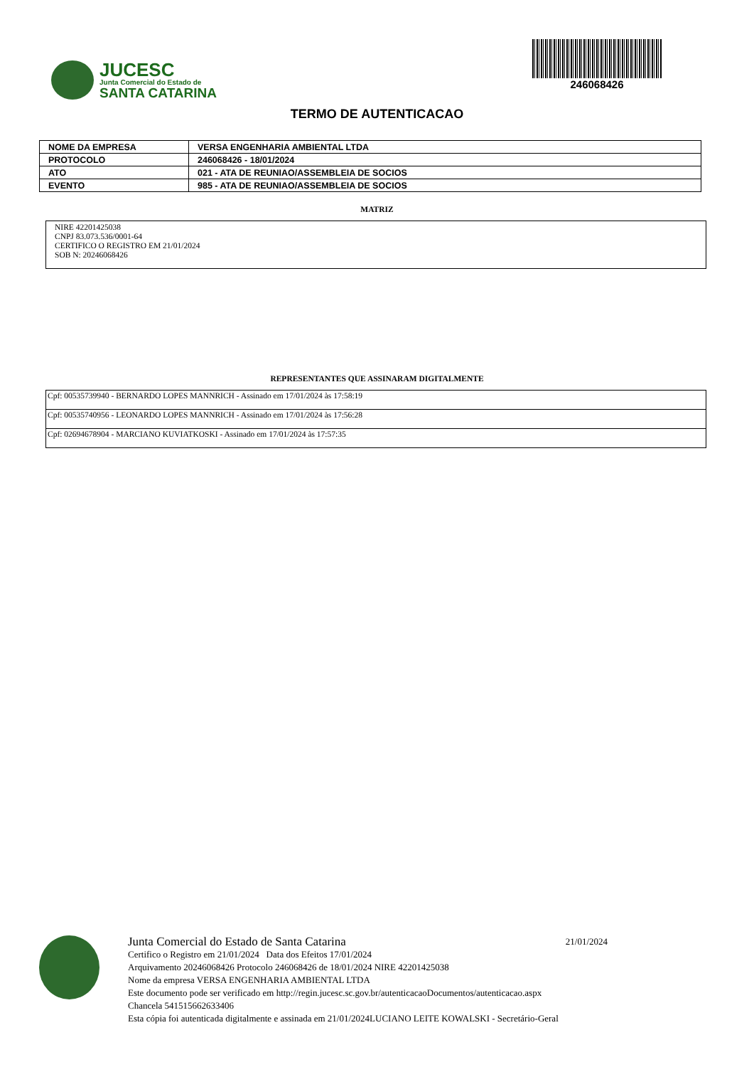JUCESC
Junta Comercial do Estado de
SANTA CATARINA
246068426
TERMO DE AUTENTICACAO
| NOME DA EMPRESA | VERSA ENGENHARIA AMBIENTAL LTDA |
| PROTOCOLO | 246068426 - 18/01/2024 |
| ATO | 021 - ATA DE REUNIAO/ASSEMBLEIA DE SOCIOS |
| EVENTO | 985 - ATA DE REUNIAO/ASSEMBLEIA DE SOCIOS |
MATRIZ
NIRE 42201425038
CNPJ 83.073.536/0001-64
CERTIFICO O REGISTRO EM 21/01/2024
SOB N: 20246068426
REPRESENTANTES QUE ASSINARAM DIGITALMENTE
| Cpf: 00535739940 - BERNARDO LOPES MANNRICH - Assinado em 17/01/2024 às 17:58:19 |
| Cpf: 00535740956 - LEONARDO LOPES MANNRICH - Assinado em 17/01/2024 às 17:56:28 |
| Cpf: 02694678904 - MARCIANO KUVIATKOSKI - Assinado em 17/01/2024 às 17:57:35 |
Junta Comercial do Estado de Santa Catarina 21/01/2024
Certifico o Registro em 21/01/2024 Data dos Efeitos 17/01/2024
Arquivamento 20246068426 Protocolo 246068426 de 18/01/2024 NIRE 42201425038
Nome da empresa VERSA ENGENHARIA AMBIENTAL LTDA
Este documento pode ser verificado em http://regin.jucesc.sc.gov.br/autenticacaoDocumentos/autenticacao.aspx
Chancela 541515662633406
Esta cópia foi autenticada digitalmente e assinada em 21/01/2024LUCIANO LEITE KOWALSKI - Secretário-Geral